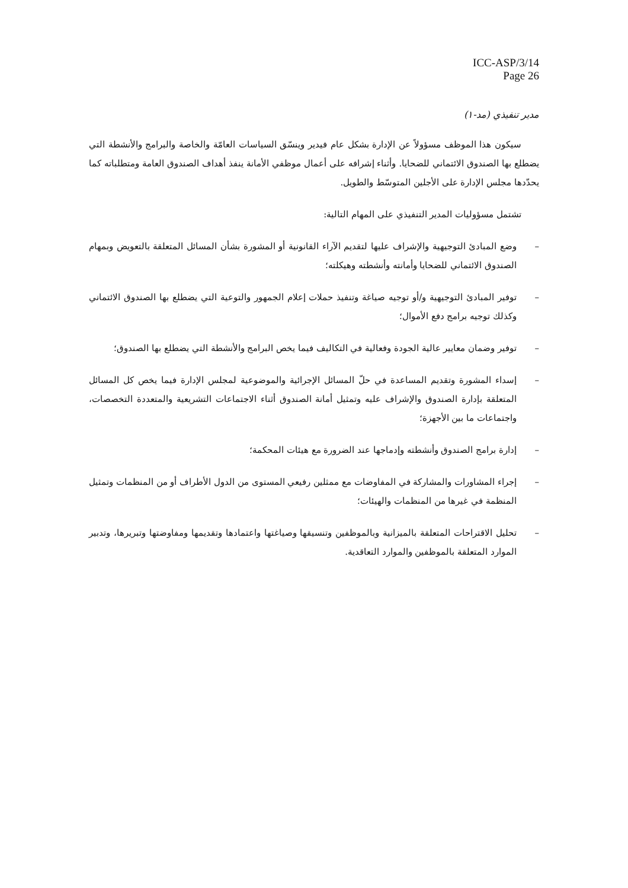ICC-ASP/3/14
Page 26
مدير تنفيذي (مد-١)
سيكون هذا الموظف مسؤولاً عن الإدارة بشكل عام فيدير وينسّق السياسات العامّة والخاصة والبرامج والأنشطة التي يضطلع بها الصندوق الائتماني للضحايا. وأثناء إشرافه على أعمال موظفي الأمانة ينفذ أهداف الصندوق العامة ومتطلباته كما يحدّدها مجلس الإدارة على الأجلين المتوسّط والطويل.
تشتمل مسؤوليات المدير التنفيذي على المهام التالية:
– وضع المبادئ التوجيهية والإشراف عليها لتقديم الآراء القانونية أو المشورة بشأن المسائل المتعلقة بالتعويض وبمهام الصندوق الائتماني للضحايا وأمانته وأنشطته وهيكلته؛
– توفير المبادئ التوجيهية و/أو توجيه صياغة وتنفيذ حملات إعلام الجمهور والتوعية التي يضطلع بها الصندوق الائتماني وكذلك توجيه برامج دفع الأموال؛
– توفير وضمان معايير عالية الجودة وفعالية في التكاليف فيما يخص البرامج والأنشطة التي يضطلع بها الصندوق؛
– إسداء المشورة وتقديم المساعدة في حلّ المسائل الإجرائية والموضوعية لمجلس الإدارة فيما يخص كل المسائل المتعلقة بإدارة الصندوق والإشراف عليه وتمثيل أمانة الصندوق أثناء الاجتماعات التشريعية والمتعددة التخصصات، واجتماعات ما بين الأجهزة؛
– إدارة برامج الصندوق وأنشطته وإدماجها عند الضرورة مع هيئات المحكمة؛
– إجراء المشاورات والمشاركة في المفاوضات مع ممثلين رفيعي المستوى من الدول الأطراف أو من المنظمات وتمثيل المنظمة في غيرها من المنظمات والهيئات؛
– تحليل الاقتراحات المتعلقة بالميزانية وبالموظفين وتنسيقها وصياغتها واعتمادها وتقديمها ومفاوضتها وتبريرها، وتدبير الموارد المتعلقة بالموظفين والموارد التعاقدية.